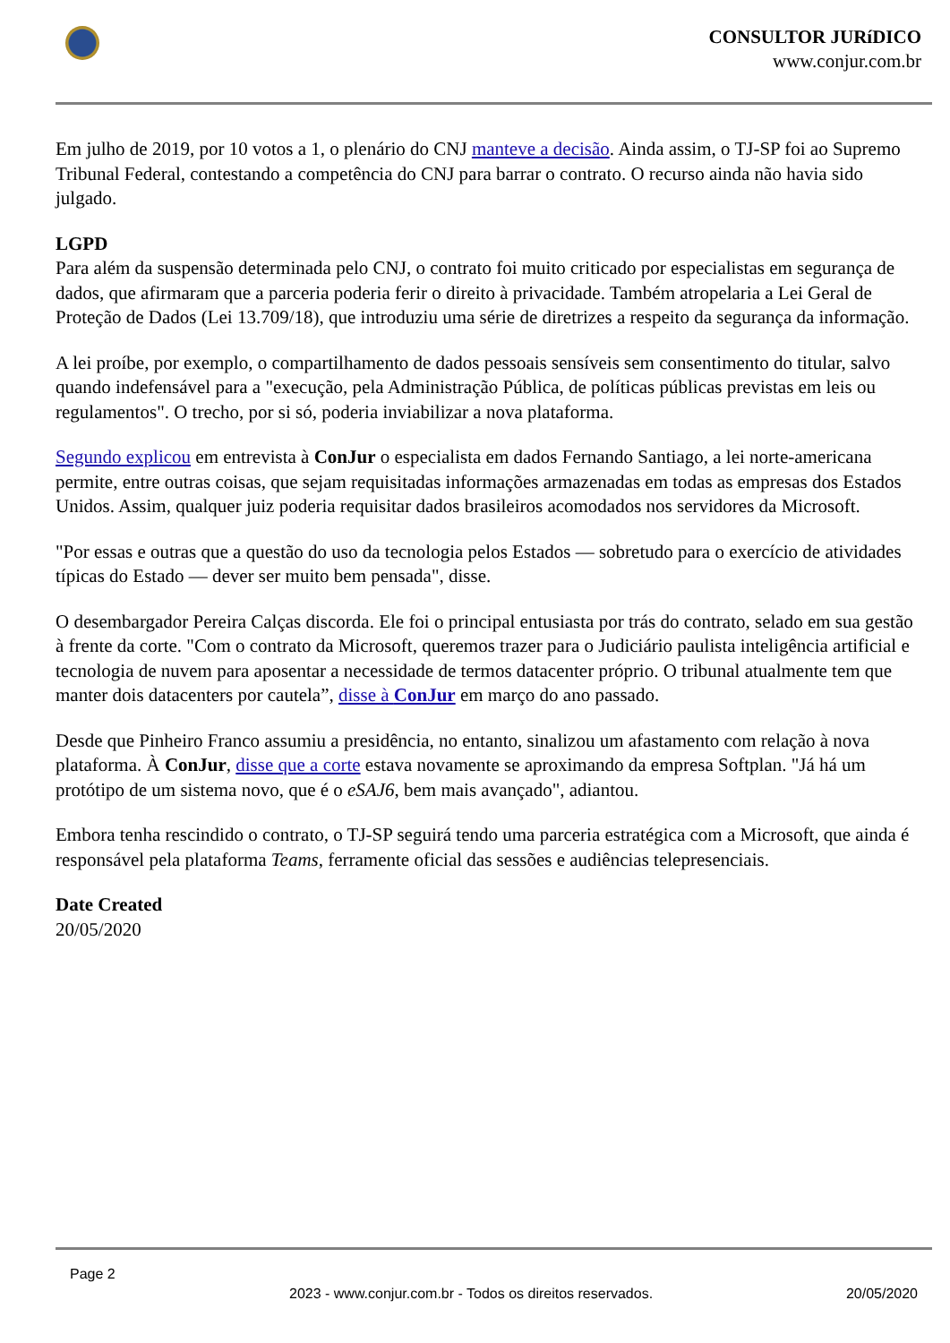CONSULTOR JURíDICO
www.conjur.com.br
Em julho de 2019, por 10 votos a 1, o plenário do CNJ manteve a decisão. Ainda assim, o TJ-SP foi ao Supremo Tribunal Federal, contestando a competência do CNJ para barrar o contrato. O recurso ainda não havia sido julgado.
LGPD
Para além da suspensão determinada pelo CNJ, o contrato foi muito criticado por especialistas em segurança de dados, que afirmaram que a parceria poderia ferir o direito à privacidade. Também atropelaria a Lei Geral de Proteção de Dados (Lei 13.709/18), que introduziu uma série de diretrizes a respeito da segurança da informação.
A lei proíbe, por exemplo, o compartilhamento de dados pessoais sensíveis sem consentimento do titular, salvo quando indefensável para a "execução, pela Administração Pública, de políticas públicas previstas em leis ou regulamentos". O trecho, por si só, poderia inviabilizar a nova plataforma.
Segundo explicou em entrevista à ConJur o especialista em dados Fernando Santiago, a lei norte-americana permite, entre outras coisas, que sejam requisitadas informações armazenadas em todas as empresas dos Estados Unidos. Assim, qualquer juiz poderia requisitar dados brasileiros acomodados nos servidores da Microsoft.
"Por essas e outras que a questão do uso da tecnologia pelos Estados — sobretudo para o exercício de atividades típicas do Estado — dever ser muito bem pensada", disse.
O desembargador Pereira Calças discorda. Ele foi o principal entusiasta por trás do contrato, selado em sua gestão à frente da corte. "Com o contrato da Microsoft, queremos trazer para o Judiciário paulista inteligência artificial e tecnologia de nuvem para aposentar a necessidade de termos datacenter próprio. O tribunal atualmente tem que manter dois datacenters por cautela”, disse à ConJur em março do ano passado.
Desde que Pinheiro Franco assumiu a presidência, no entanto, sinalizou um afastamento com relação à nova plataforma. À ConJur, disse que a corte estava novamente se aproximando da empresa Softplan. "Já há um protótipo de um sistema novo, que é o eSAJ6, bem mais avançado", adiantou.
Embora tenha rescindido o contrato, o TJ-SP seguirá tendo uma parceria estratégica com a Microsoft, que ainda é responsável pela plataforma Teams, ferramente oficial das sessões e audiências telepresenciais.
Date Created
20/05/2020
Page 2
2023 - www.conjur.com.br - Todos os direitos reservados. 20/05/2020